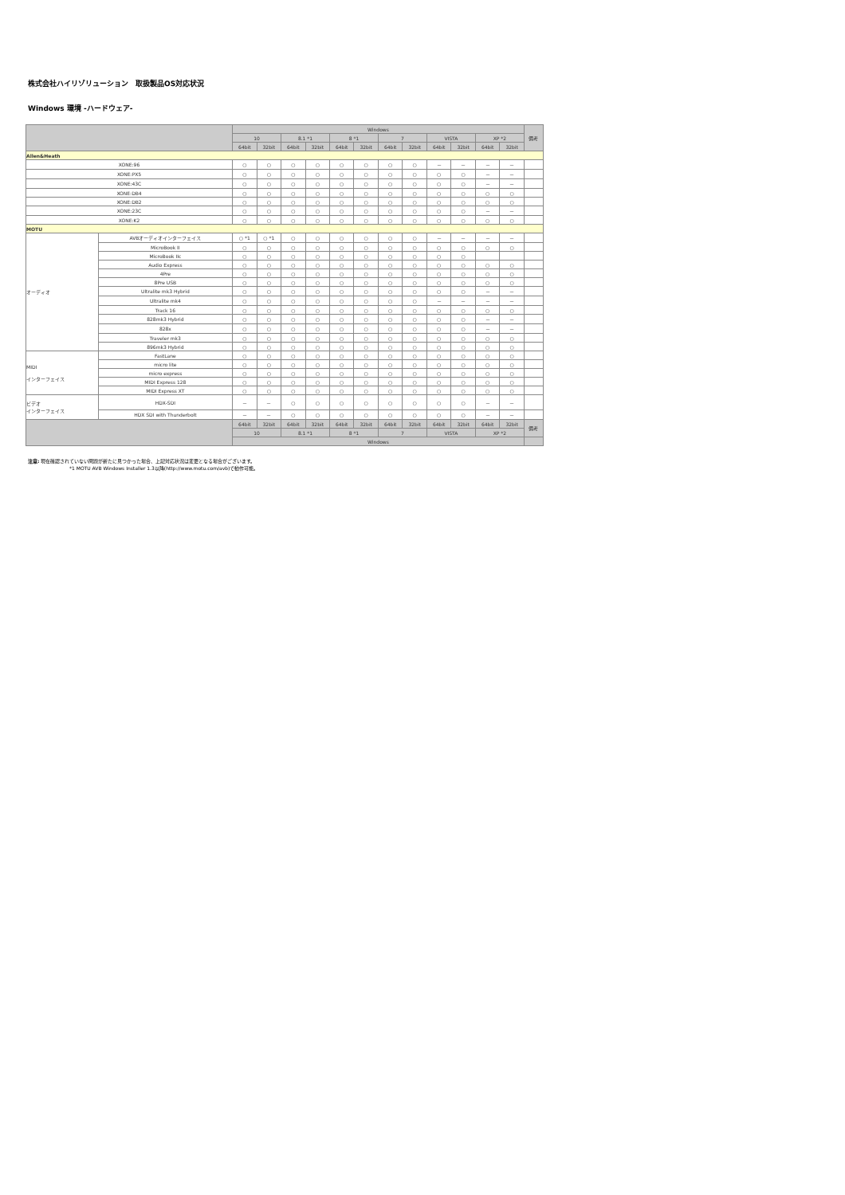株式会社ハイリゾリューション　取扱製品OS対応状況
Windows 環境 -ハードウェア-
| | | Windows | | | | | | | | | | | | 備考 |
| --- | --- | --- | --- | --- | --- | --- | --- | --- | --- | --- | --- | --- | --- | --- |
| | | 10 | | 8.1 *1 | | 8 *1 | | 7 | | VISTA | | XP *2 | | |
| | | 64bit | 32bit | 64bit | 32bit | 64bit | 32bit | 64bit | 32bit | 64bit | 32bit | 64bit | 32bit | |
| Allen&Heath | | | | | | | | | | | | | | |
| XONE:96 | | ○ | ○ | ○ | ○ | ○ | ○ | ○ | ○ | － | － | － | － | |
| XONE:PX5 | | ○ | ○ | ○ | ○ | ○ | ○ | ○ | ○ | ○ | ○ | － | － | |
| XONE:43C | | ○ | ○ | ○ | ○ | ○ | ○ | ○ | ○ | ○ | ○ | － | － | |
| XONE:DB4 | | ○ | ○ | ○ | ○ | ○ | ○ | ○ | ○ | ○ | ○ | ○ | ○ | |
| XONE:DB2 | | ○ | ○ | ○ | ○ | ○ | ○ | ○ | ○ | ○ | ○ | ○ | ○ | |
| XONE:23C | | ○ | ○ | ○ | ○ | ○ | ○ | ○ | ○ | ○ | ○ | － | － | |
| XONE:K2 | | ○ | ○ | ○ | ○ | ○ | ○ | ○ | ○ | ○ | ○ | ○ | ○ | |
| MOTU | | | | | | | | | | | | | | |
| オーディオ | AVBオーディオインターフェイス | ○ *1 | ○ *1 | ○ | ○ | ○ | ○ | ○ | ○ | － | － | － | － | |
| | MicroBook II | ○ | ○ | ○ | ○ | ○ | ○ | ○ | ○ | ○ | ○ | ○ | ○ | |
| | MicroBook IIc | ○ | ○ | ○ | ○ | ○ | ○ | ○ | ○ | ○ | ○ | | | |
| | Audio Express | ○ | ○ | ○ | ○ | ○ | ○ | ○ | ○ | ○ | ○ | ○ | ○ | |
| | 4Pre | ○ | ○ | ○ | ○ | ○ | ○ | ○ | ○ | ○ | ○ | ○ | ○ | |
| | 8Pre USB | ○ | ○ | ○ | ○ | ○ | ○ | ○ | ○ | ○ | ○ | ○ | ○ | |
| | Ultralite mk3 Hybrid | ○ | ○ | ○ | ○ | ○ | ○ | ○ | ○ | ○ | ○ | － | － | |
| | Ultralite mk4 | ○ | ○ | ○ | ○ | ○ | ○ | ○ | ○ | － | － | － | － | |
| | Track 16 | ○ | ○ | ○ | ○ | ○ | ○ | ○ | ○ | ○ | ○ | ○ | ○ | |
| | 828mk3 Hybrid | ○ | ○ | ○ | ○ | ○ | ○ | ○ | ○ | ○ | ○ | － | － | |
| | 828x | ○ | ○ | ○ | ○ | ○ | ○ | ○ | ○ | ○ | ○ | － | － | |
| | Traveler mk3 | ○ | ○ | ○ | ○ | ○ | ○ | ○ | ○ | ○ | ○ | ○ | ○ | |
| | 896mk3 Hybrid | ○ | ○ | ○ | ○ | ○ | ○ | ○ | ○ | ○ | ○ | ○ | ○ | |
| MIDI インターフェイス | FastLane | ○ | ○ | ○ | ○ | ○ | ○ | ○ | ○ | ○ | ○ | ○ | ○ | |
| | micro lite | ○ | ○ | ○ | ○ | ○ | ○ | ○ | ○ | ○ | ○ | ○ | ○ | |
| | micro express | ○ | ○ | ○ | ○ | ○ | ○ | ○ | ○ | ○ | ○ | ○ | ○ | |
| | MIDI Express 128 | ○ | ○ | ○ | ○ | ○ | ○ | ○ | ○ | ○ | ○ | ○ | ○ | |
| | MIDI Express XT | ○ | ○ | ○ | ○ | ○ | ○ | ○ | ○ | ○ | ○ | ○ | ○ | |
| ビデオ インターフェイス | HDX-SDI | － | － | ○ | ○ | ○ | ○ | ○ | ○ | ○ | ○ | － | － | |
| | HDX SDI with Thunderbolt | － | － | ○ | ○ | ○ | ○ | ○ | ○ | ○ | ○ | － | － | |
| | | 64bit | 32bit | 64bit | 32bit | 64bit | 32bit | 64bit | 32bit | 64bit | 32bit | 64bit | 32bit | 備考 |
| | | 10 | | 8.1 *1 | | 8 *1 | | 7 | | VISTA | | XP *2 | | |
| | | Windows | | | | | | | | | | | | |
注意: 現在確認されていない問題が新たに見つかった場合、上記対応状況は変更となる場合がございます。
*1 MOTU AVB Windows Installer 1.3以降(http://www.motu.com/avb)で動作可能。